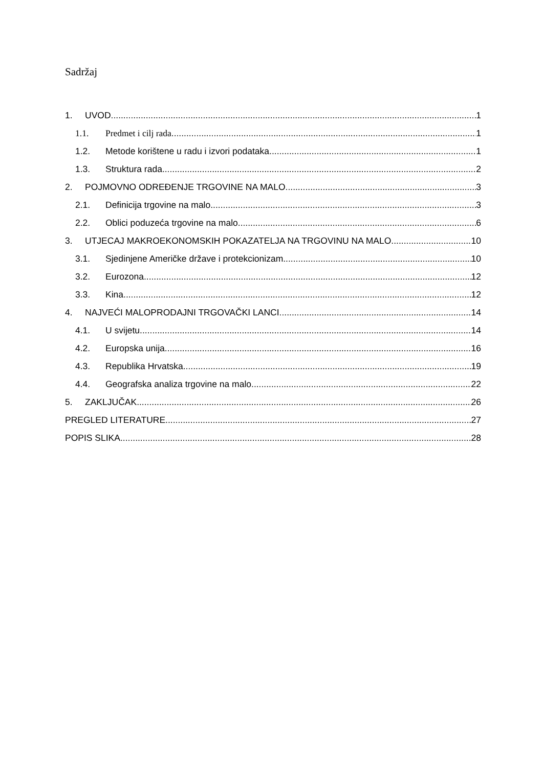Sadržaj
1. UVOD 1
1.1. Predmet i cilj rada 1
1.2. Metode korištene u radu i izvori podataka 1
1.3. Struktura rada 2
2. POJMOVNO ODREĐENJE TRGOVINE NA MALO 3
2.1. Definicija trgovine na malo 3
2.2. Oblici poduzeća trgovine na malo 6
3. UTJECAJ MAKROEKONOMSKIH POKAZATELJA NA TRGOVINU NA MALO 10
3.1. Sjedinjene Američke države i protekcionizam 10
3.2. Eurozona 12
3.3. Kina 12
4. NAJVEĆI MALOPRODAJNI TRGOVAČKI LANCI 14
4.1. U svijetu 14
4.2. Europska unija 16
4.3. Republika Hrvatska 19
4.4. Geografska analiza trgovine na malo 22
5. ZAKLJUČAK 26
PREGLED LITERATURE 27
POPIS SLIKA 28